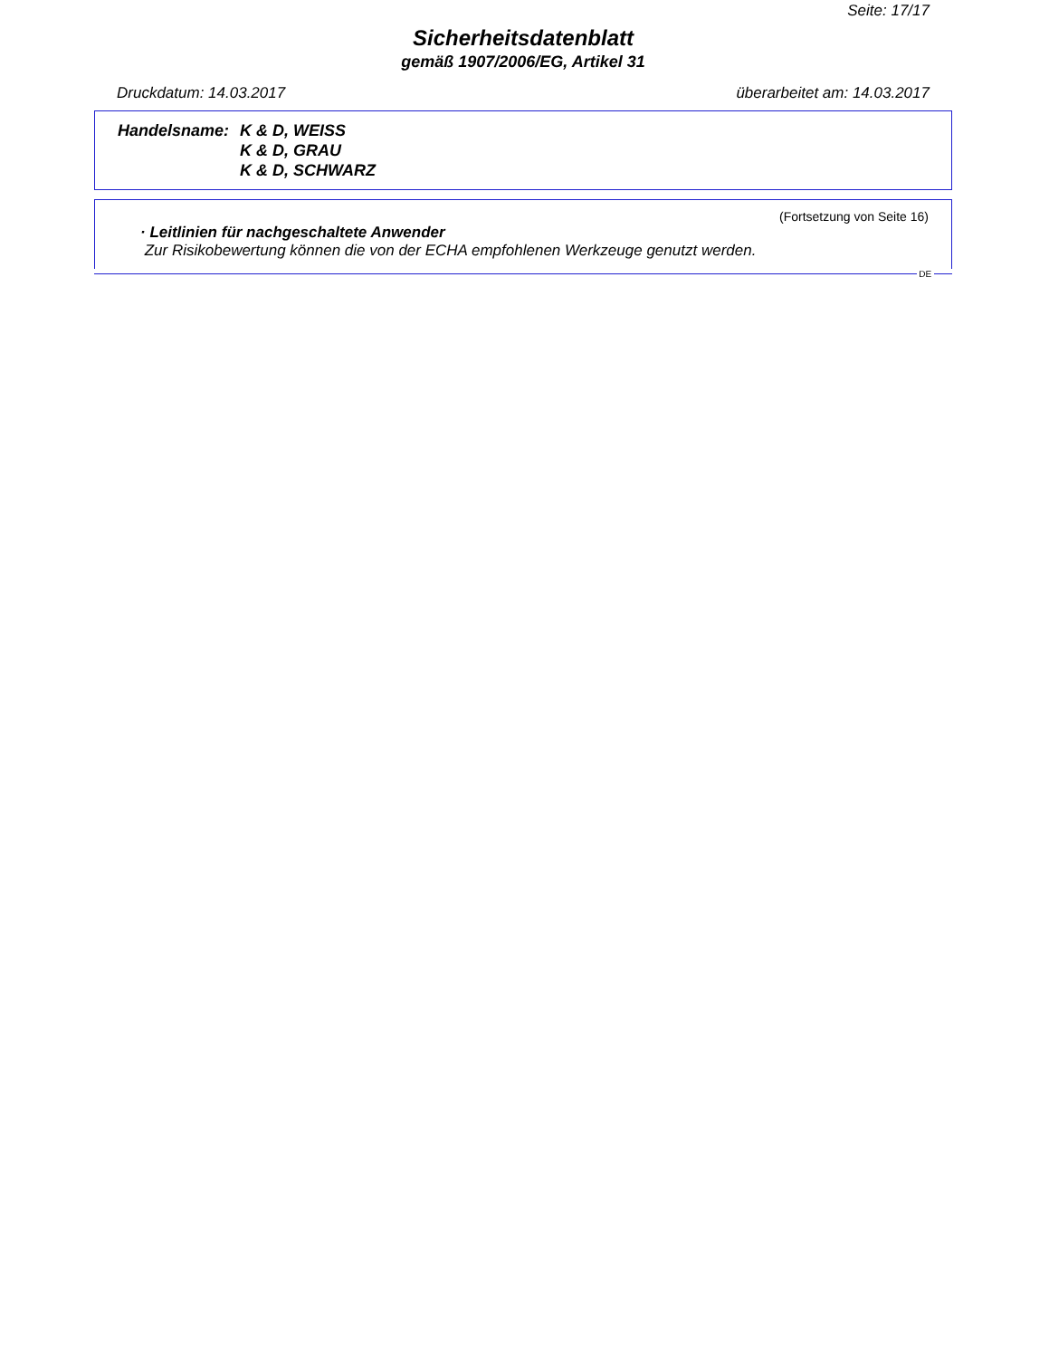Seite: 17/17
Sicherheitsdatenblatt
gemäß 1907/2006/EG, Artikel 31
Druckdatum: 14.03.2017 überarbeitet am: 14.03.2017
Handelsname: K & D, WEISS
K & D, GRAU
K & D, SCHWARZ
(Fortsetzung von Seite 16)
· Leitlinien für nachgeschaltete Anwender
Zur Risikobewertung können die von der ECHA empfohlenen Werkzeuge genutzt werden.
DE